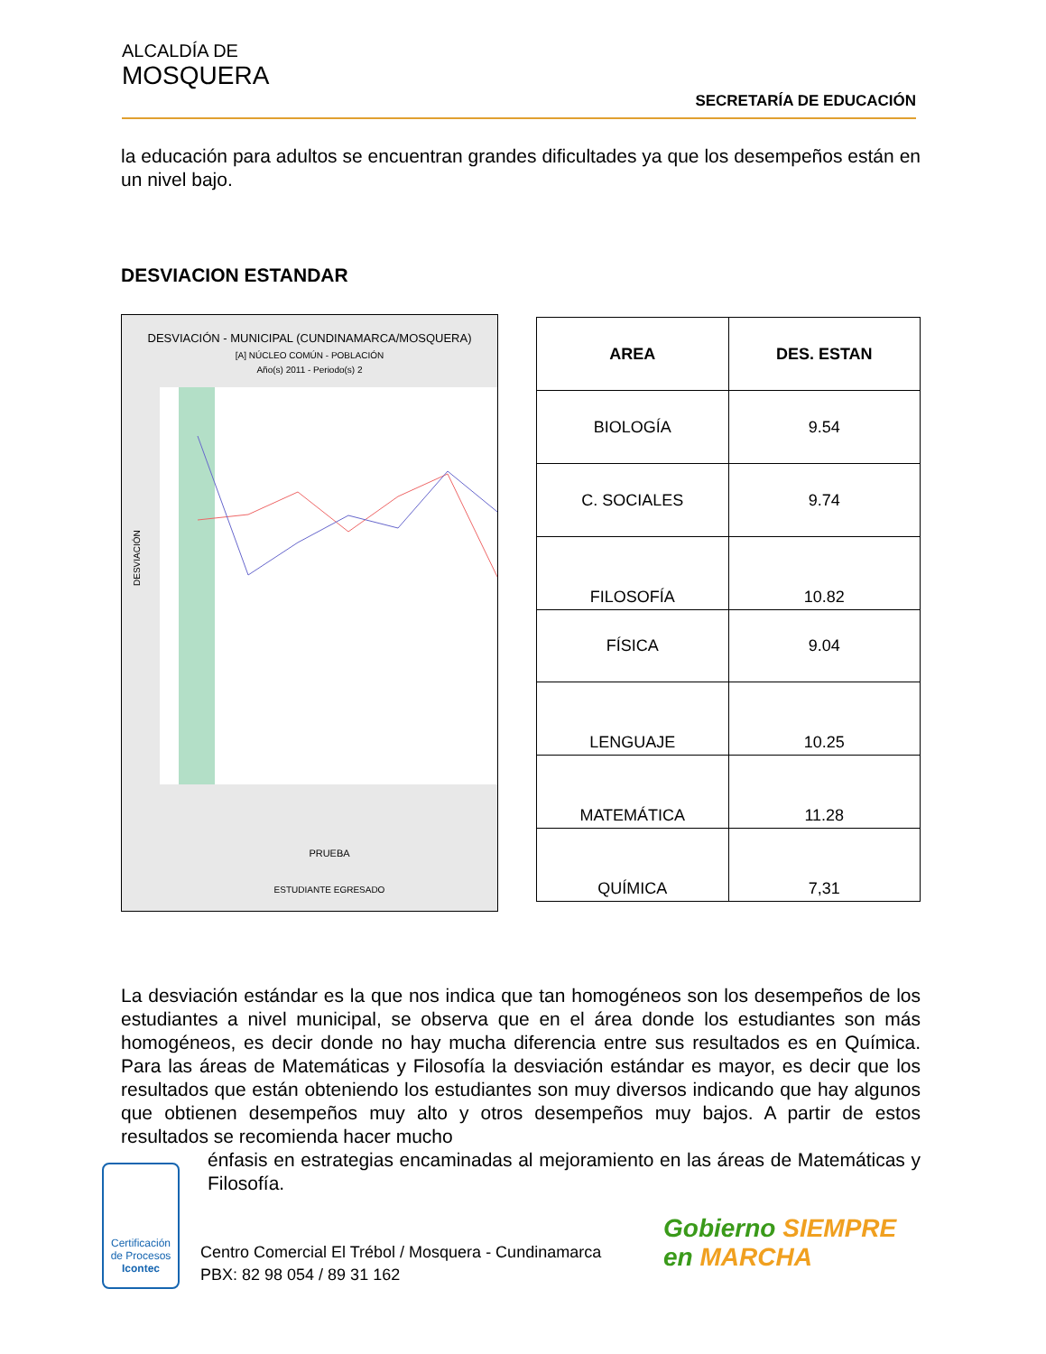ALCALDÍA DE
MOSQUERA
SECRETARÍA DE EDUCACIÓN
la educación para adultos se encuentran grandes dificultades ya que los desempeños están en un nivel bajo.
DESVIACION ESTANDAR
DESVIACIÓN - MUNICIPAL (CUNDINAMARCA/MOSQUERA)
[A] NÚCLEO COMÚN - POBLACIÓN
Año(s) 2011 - Periodo(s) 2
DESVIACIÓN
PRUEBA
ESTUDIANTE EGRESADO
| AREA | DES. ESTAN |
| --- | --- |
| BIOLOGÍA | 9.54 |
| C. SOCIALES | 9.74 |
| FILOSOFÍA | 10.82 |
| FÍSICA | 9.04 |
| LENGUAJE | 10.25 |
| MATEMÁTICA | 11.28 |
| QUÍMICA | 7,31 |
La desviación estándar es la que nos indica que tan homogéneos son los desempeños de los estudiantes a nivel municipal, se observa que en el área donde los estudiantes son más homogéneos, es decir donde no hay mucha diferencia entre sus resultados es en Química. Para las áreas de Matemáticas y Filosofía la desviación estándar es mayor, es decir que los resultados que están obteniendo los estudiantes son muy diversos indicando que hay algunos que obtienen desempeños muy alto y otros desempeños muy bajos. A partir de estos resultados se recomienda hacer mucho
énfasis en estrategias encaminadas al mejoramiento en las áreas de Matemáticas y Filosofía.
Certificación de Procesos
Icontec
Centro Comercial El Trébol / Mosquera - Cundinamarca
PBX: 82 98 054 / 89 31 162
Gobierno SIEMPRE
en MARCHA